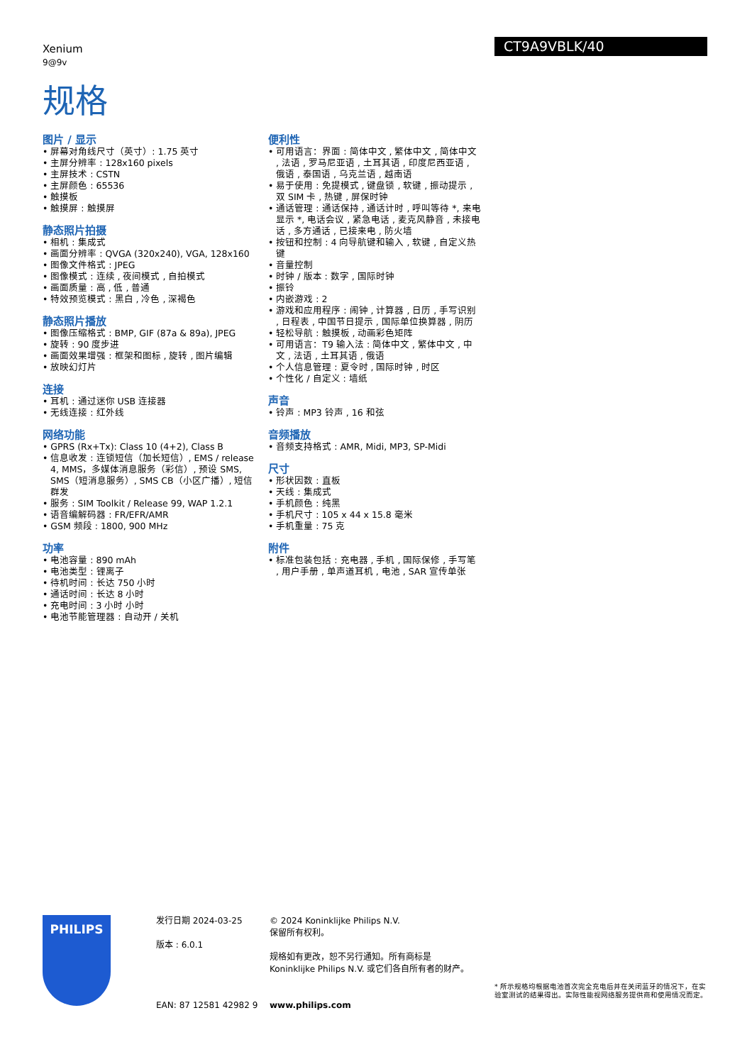Xenium
9@9v
CT9A9VBLK/40
规格
图片 / 显示
• 屏幕对角线尺寸（英寸）: 1.75 英寸
• 主屏分辨率 : 128x160 pixels
• 主屏技术 : CSTN
• 主屏颜色 : 65536
• 触摸板
• 触摸屏 : 触摸屏
静态照片拍摄
• 相机 : 集成式
• 画面分辨率 : QVGA (320x240), VGA, 128x160
• 图像文件格式 : JPEG
• 图像模式 : 连续 , 夜间模式 , 自拍模式
• 画面质量 : 高 , 低 , 普通
• 特效预览模式 : 黑白 , 冷色 , 深褐色
静态照片播放
• 图像压缩格式 : BMP, GIF (87a & 89a), JPEG
• 旋转 : 90 度步进
• 画面效果增强 : 框架和图标 , 旋转 , 图片编辑
• 放映幻灯片
连接
• 耳机 : 通过迷你 USB 连接器
• 无线连接 : 红外线
网络功能
• GPRS (Rx+Tx): Class 10 (4+2), Class B
• 信息收发 : 连锁短信（加长短信）, EMS / release 4, MMS，多媒体消息服务（彩信）, 预设 SMS, SMS（短消息服务）, SMS CB（小区广播）, 短信群发
• 服务 : SIM Toolkit / Release 99, WAP 1.2.1
• 语音编解码器 : FR/EFR/AMR
• GSM 频段 : 1800, 900 MHz
功率
• 电池容量 : 890 mAh
• 电池类型 : 锂离子
• 待机时间 : 长达 750 小时
• 通话时间 : 长达 8 小时
• 充电时间 : 3 小时 小时
• 电池节能管理器 : 自动开 / 关机
便利性
• 可用语言：界面 : 简体中文 , 繁体中文 , 简体中文 , 法语 , 罗马尼亚语 , 土耳其语 , 印度尼西亚语 , 俄语 , 泰国语 , 乌克兰语 , 越南语
• 易于使用 : 免提模式 , 键盘锁 , 软键 , 振动提示 , 双 SIM 卡 , 热键 , 屏保时钟
• 通话管理 : 通话保持 , 通话计时 , 呼叫等待 *, 来电显示 *, 电话会议 , 紧急电话 , 麦克风静音 , 未接电话 , 多方通话 , 已接来电 , 防火墙
• 按钮和控制 : 4 向导航键和输入 , 软键 , 自定义热键
• 音量控制
• 时钟 / 版本 : 数字 , 国际时钟
• 振铃
• 内嵌游戏 : 2
• 游戏和应用程序 : 闹钟 , 计算器 , 日历 , 手写识别 , 日程表 , 中国节日提示 , 国际单位换算器 , 阴历
• 轻松导航 : 触摸板 , 动画彩色矩阵
• 可用语言：T9 输入法 : 简体中文 , 繁体中文 , 中文 , 法语 , 土耳其语 , 俄语
• 个人信息管理 : 夏令时 , 国际时钟 , 时区
• 个性化 / 自定义 : 墙纸
声音
• 铃声 : MP3 铃声 , 16 和弦
音频播放
• 音频支持格式 : AMR, Midi, MP3, SP-Midi
尺寸
• 形状因数 : 直板
• 天线 : 集成式
• 手机颜色 : 纯黑
• 手机尺寸 : 105 x 44 x 15.8 毫米
• 手机重量 : 75 克
附件
• 标准包装包括 : 充电器 , 手机 , 国际保修 , 手写笔 , 用户手册 , 单声道耳机 , 电池 , SAR 宣传单张
PHILIPS
发行日期 2024-03-25
版本 : 6.0.1
EAN: 87 12581 42982 9
© 2024 Koninklijke Philips N.V.
保留所有权利。
规格如有更改，恕不另行通知。所有商标是
Koninklijke Philips N.V. 或它们各自所有者的财产。
www.philips.com
* 所示规格均根据电池首次完全充电后并在关闭蓝牙的情况下，在实验室测试的结果得出。实际性能视网络服务提供商和使用情况而定。